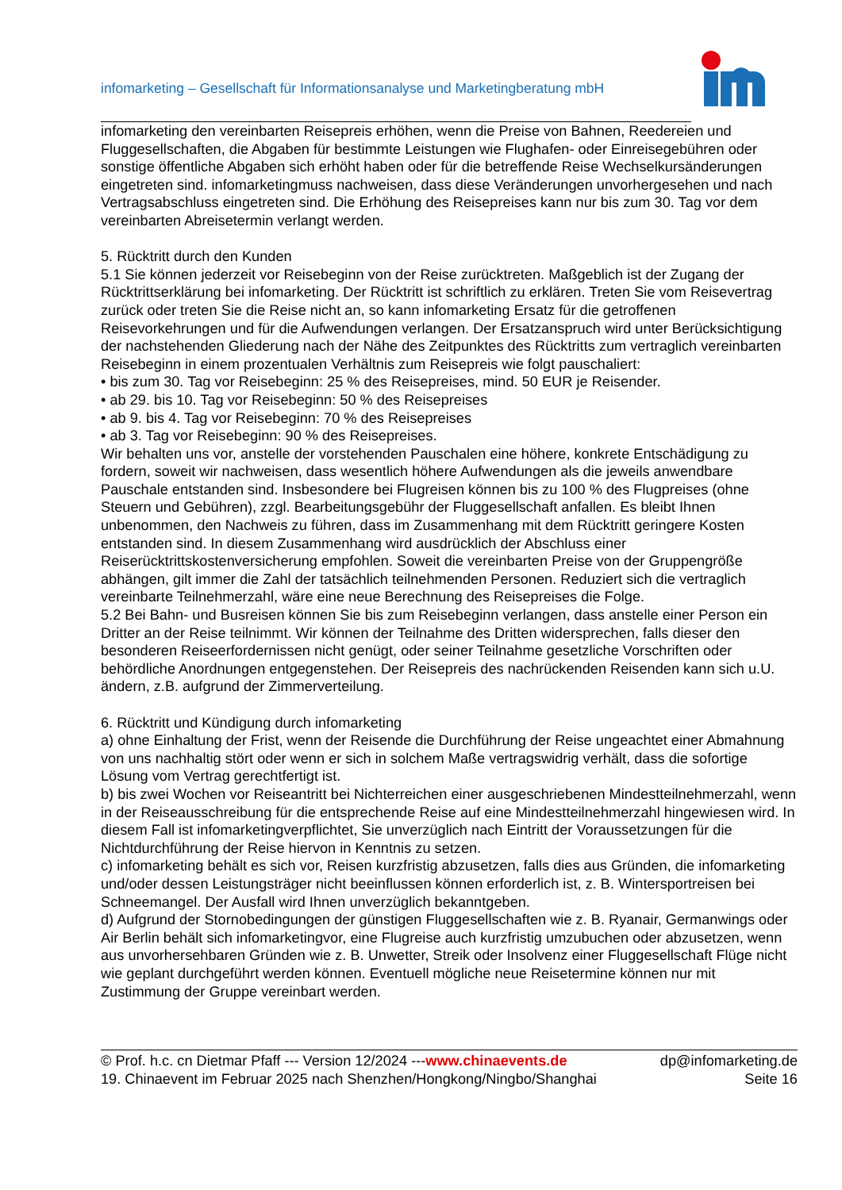infomarketing – Gesellschaft für Informationsanalyse und Marketingberatung mbH
infomarketing den vereinbarten Reisepreis erhöhen, wenn die Preise von Bahnen, Reedereien und Fluggesellschaften, die Abgaben für bestimmte Leistungen wie Flughafen- oder Einreisegebühren oder sonstige öffentliche Abgaben sich erhöht haben oder für die betreffende Reise Wechselkursänderungen eingetreten sind. infomarketingmuss nachweisen, dass diese Veränderungen unvorhergesehen und nach Vertragsabschluss eingetreten sind. Die Erhöhung des Reisepreises kann nur bis zum 30. Tag vor dem vereinbarten Abreisetermin verlangt werden.
5. Rücktritt durch den Kunden
5.1 Sie können jederzeit vor Reisebeginn von der Reise zurücktreten. Maßgeblich ist der Zugang der Rücktrittserklärung bei infomarketing. Der Rücktritt ist schriftlich zu erklären. Treten Sie vom Reisevertrag zurück oder treten Sie die Reise nicht an, so kann infomarketing Ersatz für die getroffenen Reisevorkehrungen und für die Aufwendungen verlangen. Der Ersatzanspruch wird unter Berücksichtigung der nachstehenden Gliederung nach der Nähe des Zeitpunktes des Rücktritts zum vertraglich vereinbarten Reisebeginn in einem prozentualen Verhältnis zum Reisepreis wie folgt pauschaliert:
• bis zum 30. Tag vor Reisebeginn: 25 % des Reisepreises, mind. 50 EUR je Reisender.
• ab 29. bis 10. Tag vor Reisebeginn: 50 % des Reisepreises
• ab 9. bis 4. Tag vor Reisebeginn: 70 % des Reisepreises
• ab 3. Tag vor Reisebeginn: 90 % des Reisepreises.
Wir behalten uns vor, anstelle der vorstehenden Pauschalen eine höhere, konkrete Entschädigung zu fordern, soweit wir nachweisen, dass wesentlich höhere Aufwendungen als die jeweils anwendbare Pauschale entstanden sind. Insbesondere bei Flugreisen können bis zu 100 % des Flugpreises (ohne Steuern und Gebühren), zzgl. Bearbeitungsgebühr der Fluggesellschaft anfallen. Es bleibt Ihnen unbenommen, den Nachweis zu führen, dass im Zusammenhang mit dem Rücktritt geringere Kosten entstanden sind. In diesem Zusammenhang wird ausdrücklich der Abschluss einer Reiserücktrittskostenversicherung empfohlen. Soweit die vereinbarten Preise von der Gruppengröße abhängen, gilt immer die Zahl der tatsächlich teilnehmenden Personen. Reduziert sich die vertraglich vereinbarte Teilnehmerzahl, wäre eine neue Berechnung des Reisepreises die Folge.
5.2 Bei Bahn- und Busreisen können Sie bis zum Reisebeginn verlangen, dass anstelle einer Person ein Dritter an der Reise teilnimmt. Wir können der Teilnahme des Dritten widersprechen, falls dieser den besonderen Reiseerfordernissen nicht genügt, oder seiner Teilnahme gesetzliche Vorschriften oder behördliche Anordnungen entgegenstehen. Der Reisepreis des nachrückenden Reisenden kann sich u.U. ändern, z.B. aufgrund der Zimmerverteilung.
6. Rücktritt und Kündigung durch infomarketing
a) ohne Einhaltung der Frist, wenn der Reisende die Durchführung der Reise ungeachtet einer Abmahnung von uns nachhaltig stört oder wenn er sich in solchem Maße vertragswidrig verhält, dass die sofortige Lösung vom Vertrag gerechtfertigt ist.
b) bis zwei Wochen vor Reiseantritt bei Nichterreichen einer ausgeschriebenen Mindestteilnehmerzahl, wenn in der Reiseausschreibung für die entsprechende Reise auf eine Mindestteilnehmerzahl hingewiesen wird. In diesem Fall ist infomarketingverpflichtet, Sie unverzüglich nach Eintritt der Voraussetzungen für die Nichtdurchführung der Reise hiervon in Kenntnis zu setzen.
c) infomarketing behält es sich vor, Reisen kurzfristig abzusetzen, falls dies aus Gründen, die infomarketing und/oder dessen Leistungsträger nicht beeinflussen können erforderlich ist, z. B. Wintersportreisen bei Schneemangel. Der Ausfall wird Ihnen unverzüglich bekanntgeben.
d) Aufgrund der Stornobedingungen der günstigen Fluggesellschaften wie z. B. Ryanair, Germanwings oder Air Berlin behält sich infomarketingvor, eine Flugreise auch kurzfristig umzubuchen oder abzusetzen, wenn aus unvorhersehbaren Gründen wie z. B. Unwetter, Streik oder Insolvenz einer Fluggesellschaft Flüge nicht wie geplant durchgeführt werden können. Eventuell mögliche neue Reisetermine können nur mit Zustimmung der Gruppe vereinbart werden.
© Prof. h.c. cn Dietmar Pfaff --- Version 12/2024 ---www.chinaevents.de dp@infomarketing.de
19. Chinaevent im Februar 2025 nach Shenzhen/Hongkong/Ningbo/Shanghai Seite 16